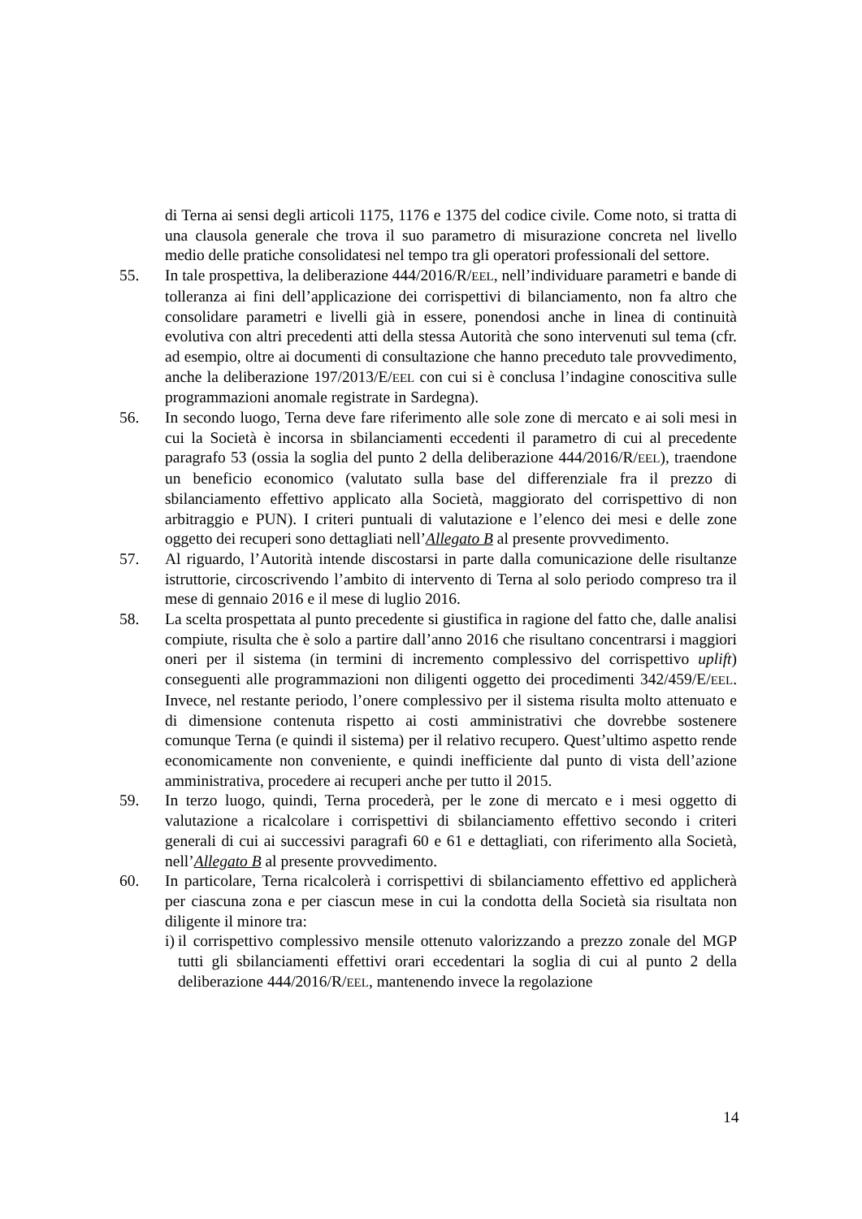di Terna ai sensi degli articoli 1175, 1176 e 1375 del codice civile. Come noto, si tratta di una clausola generale che trova il suo parametro di misurazione concreta nel livello medio delle pratiche consolidatesi nel tempo tra gli operatori professionali del settore.
55. In tale prospettiva, la deliberazione 444/2016/R/EEL, nell’individuare parametri e bande di tolleranza ai fini dell’applicazione dei corrispettivi di bilanciamento, non fa altro che consolidare parametri e livelli già in essere, ponendosi anche in linea di continuità evolutiva con altri precedenti atti della stessa Autorità che sono intervenuti sul tema (cfr. ad esempio, oltre ai documenti di consultazione che hanno preceduto tale provvedimento, anche la deliberazione 197/2013/E/EEL con cui si è conclusa l’indagine conoscitiva sulle programmazioni anomale registrate in Sardegna).
56. In secondo luogo, Terna deve fare riferimento alle sole zone di mercato e ai soli mesi in cui la Società è incorsa in sbilanciamenti eccedenti il parametro di cui al precedente paragrafo 53 (ossia la soglia del punto 2 della deliberazione 444/2016/R/EEL), traendone un beneficio economico (valutato sulla base del differenziale fra il prezzo di sbilanciamento effettivo applicato alla Società, maggiorato del corrispettivo di non arbitraggio e PUN). I criteri puntuali di valutazione e l’elenco dei mesi e delle zone oggetto dei recuperi sono dettagliati nell’Allegato B al presente provvedimento.
57. Al riguardo, l’Autorità intende discostarsi in parte dalla comunicazione delle risultanze istruttorie, circoscrivendo l’ambito di intervento di Terna al solo periodo compreso tra il mese di gennaio 2016 e il mese di luglio 2016.
58. La scelta prospettata al punto precedente si giustifica in ragione del fatto che, dalle analisi compiute, risulta che è solo a partire dall’anno 2016 che risultano concentrarsi i maggiori oneri per il sistema (in termini di incremento complessivo del corrispettivo uplift) conseguenti alle programmazioni non diligenti oggetto dei procedimenti 342/459/E/EEL. Invece, nel restante periodo, l’onere complessivo per il sistema risulta molto attenuato e di dimensione contenuta rispetto ai costi amministrativi che dovrebbe sostenere comunque Terna (e quindi il sistema) per il relativo recupero. Quest’ultimo aspetto rende economicamente non conveniente, e quindi inefficiente dal punto di vista dell’azione amministrativa, procedere ai recuperi anche per tutto il 2015.
59. In terzo luogo, quindi, Terna procederà, per le zone di mercato e i mesi oggetto di valutazione a ricalcolare i corrispettivi di sbilanciamento effettivo secondo i criteri generali di cui ai successivi paragrafi 60 e 61 e dettagliati, con riferimento alla Società, nell’Allegato B al presente provvedimento.
60. In particolare, Terna ricalcolerà i corrispettivi di sbilanciamento effettivo ed applicherà per ciascuna zona e per ciascun mese in cui la condotta della Società sia risultata non diligente il minore tra:
i) il corrispettivo complessivo mensile ottenuto valorizzando a prezzo zonale del MGP tutti gli sbilanciamenti effettivi orari eccedentari la soglia di cui al punto 2 della deliberazione 444/2016/R/EEL, mantenendo invece la regolazione
14